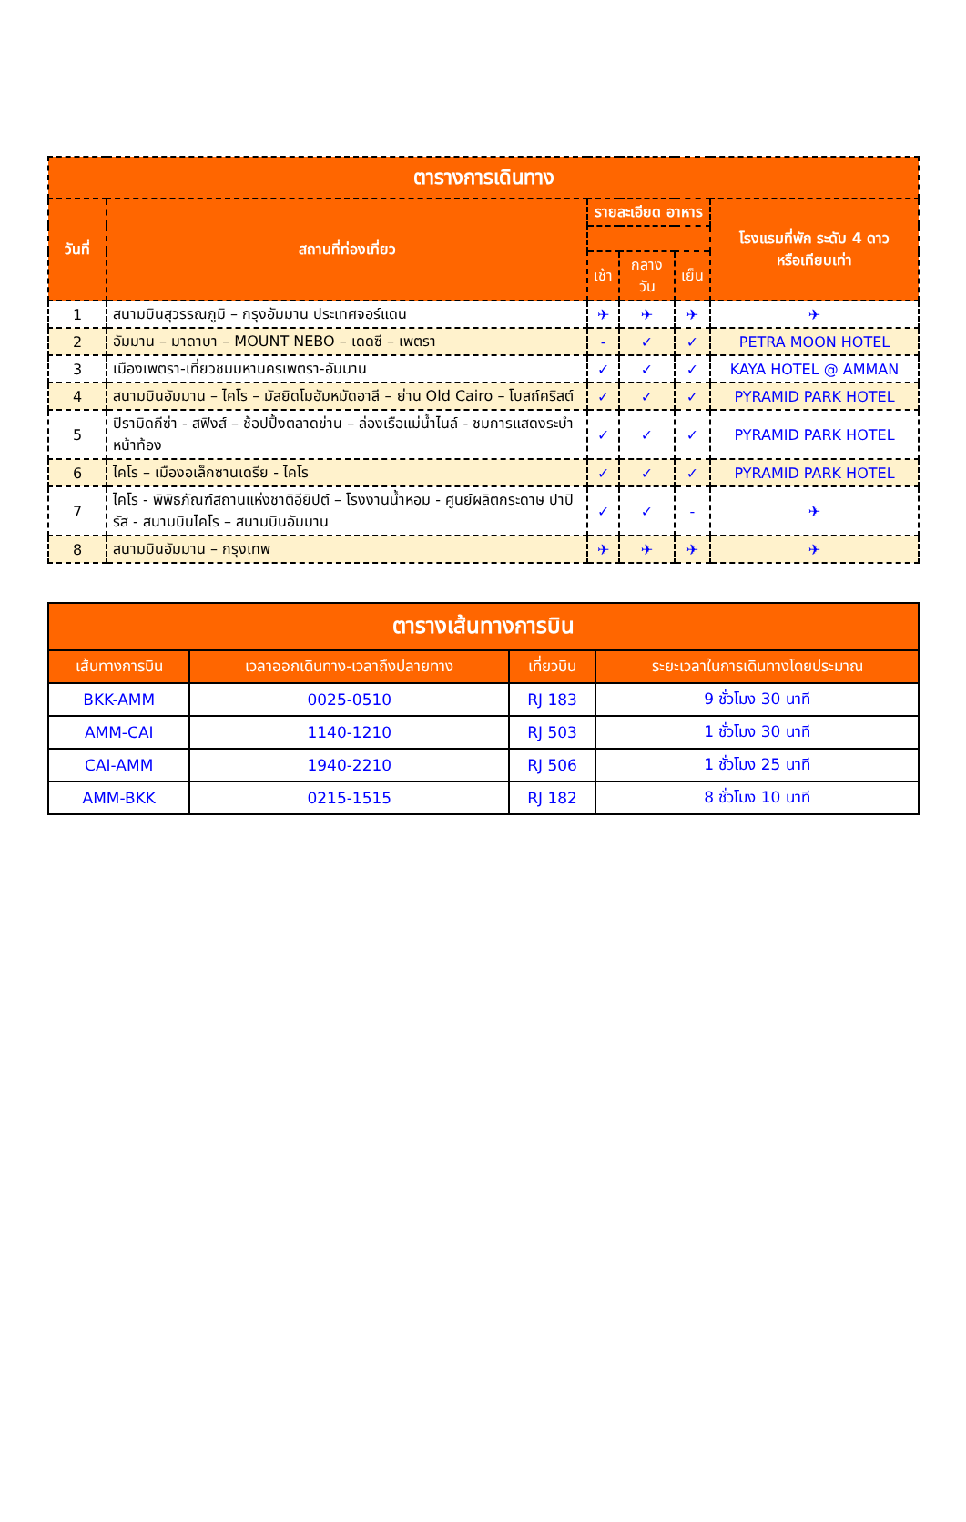| ตารางการเดินทาง | | | | | |
| --- | --- | --- | --- | --- | --- |
| วันที่ | สถานที่ท่องเที่ยว | รายละเอียด อาหาร | | | โรงแรมที่พัก ระดับ 4 ดาว หรือเทียบเท่า |
| | | เช้า | กลางวัน | เย็น | |
| 1 | สนามบินสุวรรณภูมิ – กรุงอัมมาน ประเทศจอร์แดน | ✈ | ✈ | ✈ | ✈ |
| 2 | อัมมาน – มาดาบา – MOUNT NEBO – เดดซี – เพตรา | - | ✓ | ✓ | PETRA MOON HOTEL |
| 3 | เมืองเพตรา-เที่ยวชมมหานครเพตรา-อัมมาน | ✓ | ✓ | ✓ | KAYA HOTEL @ AMMAN |
| 4 | สนามบินอัมมาน – ไคโร – มัสยิดโมฮัมหมัดอาลี – ย่าน Old Cairo – โบสถ์คริสต์ | ✓ | ✓ | ✓ | PYRAMID PARK HOTEL |
| 5 | ปิรามิดกีซ่า - สฟิงส์ – ช้อปปิ้งตลาดข่าน – ล่องเรือแม่น้ำไนล์ - ชมการแสดงระบำหน้าท้อง | ✓ | ✓ | ✓ | PYRAMID PARK HOTEL |
| 6 | ไคโร – เมืองอเล็กซานเดรีย - ไคโร | ✓ | ✓ | ✓ | PYRAMID PARK HOTEL |
| 7 | ไคโร - พิพิธภัณฑ์สถานแห่งชาติอียิปต์ – โรงงานน้ำหอม - ศูนย์ผลิตกระดาษ ปาปิรัส - สนามบินไคโร – สนามบินอัมมาน | ✓ | ✓ | - | ✈ |
| 8 | สนามบินอัมมาน – กรุงเทพ | ✈ | ✈ | ✈ | ✈ |
| ตารางเส้นทางการบิน | | | |
| --- | --- | --- | --- |
| เส้นทางการบิน | เวลาออกเดินทาง-เวลาถึงปลายทาง | เที่ยวบิน | ระยะเวลาในการเดินทางโดยประมาณ |
| BKK-AMM | 0025-0510 | RJ 183 | 9 ชั่วโมง 30 นาที |
| AMM-CAI | 1140-1210 | RJ 503 | 1 ชั่วโมง 30 นาที |
| CAI-AMM | 1940-2210 | RJ 506 | 1 ชั่วโมง 25 นาที |
| AMM-BKK | 0215-1515 | RJ 182 | 8 ชั่วโมง 10 นาที |